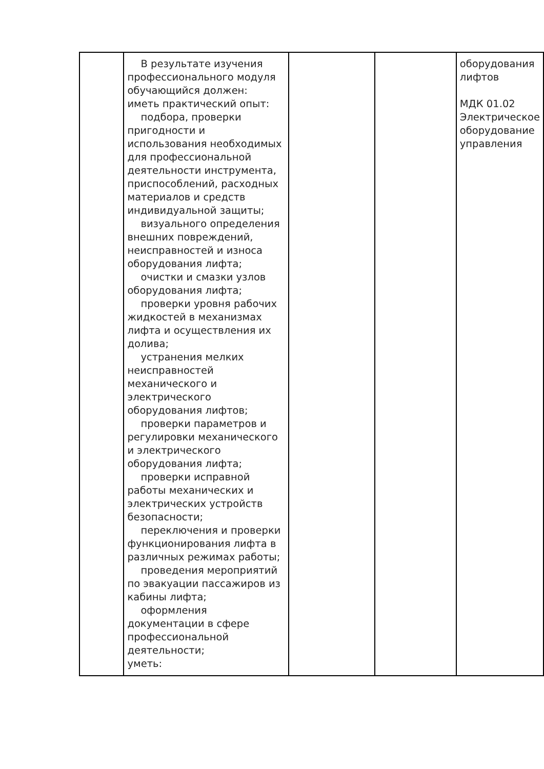| | В результате изучения профессионального модуля обучающийся должен: иметь практический опыт: подбора, проверки пригодности и использования необходимых для профессиональной деятельности инструмента, приспособлений, расходных материалов и средств индивидуальной защиты; визуального определения внешних повреждений, неисправностей и износа оборудования лифта; очистки и смазки узлов оборудования лифта; проверки уровня рабочих жидкостей в механизмах лифта и осуществления их долива; устранения мелких неисправностей механического и электрического оборудования лифтов; проверки параметров и регулировки механического и электрического оборудования лифта; проверки исправной работы механических и электрических устройств безопасности; переключения и проверки функционирования лифта в различных режимах работы; проведения мероприятий по эвакуации пассажиров из кабины лифта; оформления документации в сфере профессиональной деятельности; уметь: | | | оборудования лифтов МДК 01.02 Электрическое оборудование управления |